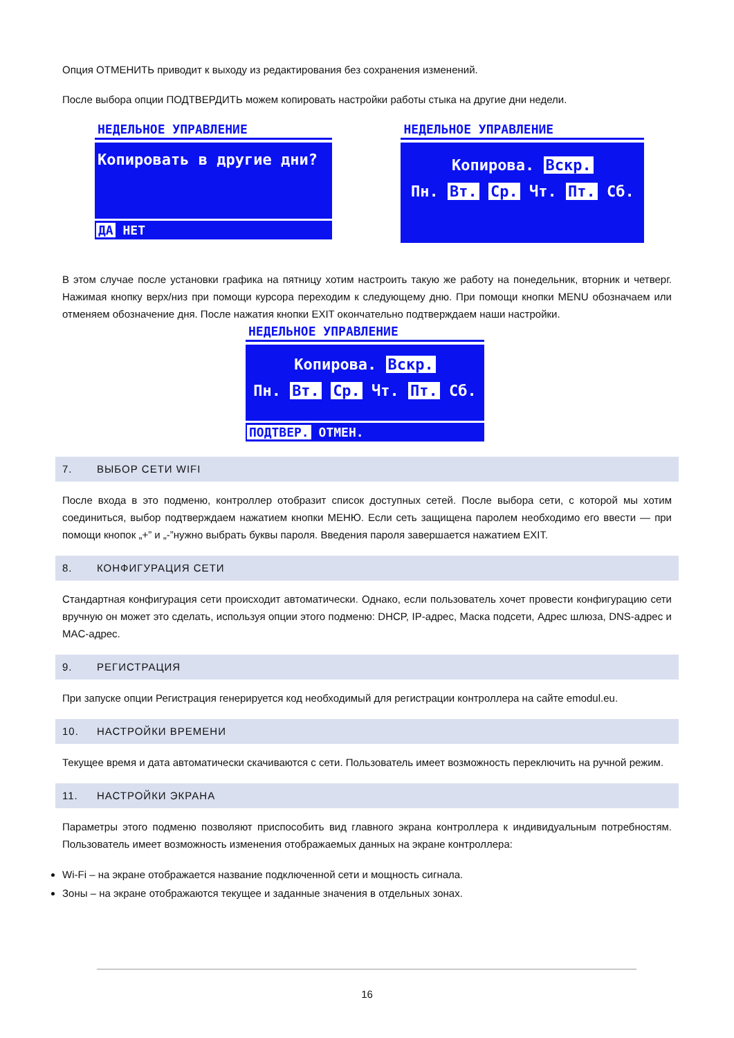Опция ОТМЕНИТЬ приводит к выходу из редактирования без сохранения изменений.
После выбора опции ПОДТВЕРДИТЬ можем копировать настройки работы стыка на другие дни недели.
НЕДЕЛЬНОЕ УПРАВЛЕНИЕ
Копировать в другие дни?
ДА НЕТ
НЕДЕЛЬНОЕ УПРАВЛЕНИЕ
Копирова. Вскр.
Пн. Вт. Ср. Чт. Пт. Сб.
В этом случае после установки графика на пятницу хотим настроить такую же работу на понедельник, вторник и четверг. Нажимая кнопку верх/низ при помощи курсора переходим к следующему дню. При помощи кнопки MENU обозначаем или отменяем обозначение дня. После нажатия кнопки EXIT окончательно подтверждаем наши настройки.
НЕДЕЛЬНОЕ УПРАВЛЕНИЕ
Копирова. Вскр.
Пн. Вт. Ср. Чт. Пт. Сб.
ПОДТВЕР. ОТМЕН.
7. ВЫБОР СЕТИ WIFI
После входа в это подменю, контроллер отобразит список доступных сетей. После выбора сети, с которой мы хотим соединиться, выбор подтверждаем нажатием кнопки МЕНЮ. Если сеть защищена паролем необходимо его ввести — при помощи кнопок „+” и „-”нужно выбрать буквы пароля. Введения пароля завершается нажатием EXIT.
8. КОНФИГУРАЦИЯ СЕТИ
Стандартная конфигурация сети происходит автоматически. Однако, если пользователь хочет провести конфигурацию сети вручную он может это сделать, используя опции этого подменю: DHCP, IP-адрес, Маска подсети, Адрес шлюза, DNS-адрес и MAC-адрес.
9. РЕГИСТРАЦИЯ
При запуске опции Регистрация генерируется код необходимый для регистрации контроллера на сайте emodul.eu.
10. НАСТРОЙКИ ВРЕМЕНИ
Текущее время и дата автоматически скачиваются с сети. Пользователь имеет возможность переключить на ручной режим.
11. НАСТРОЙКИ ЭКРАНА
Параметры этого подменю позволяют приспособить вид главного экрана контроллера к индивидуальным потребностям. Пользователь имеет возможность изменения отображаемых данных на экране контроллера:
Wi-Fi – на экране отображается название подключенной сети и мощность сигнала.
Зоны – на экране отображаются текущее и заданные значения в отдельных зонах.
16